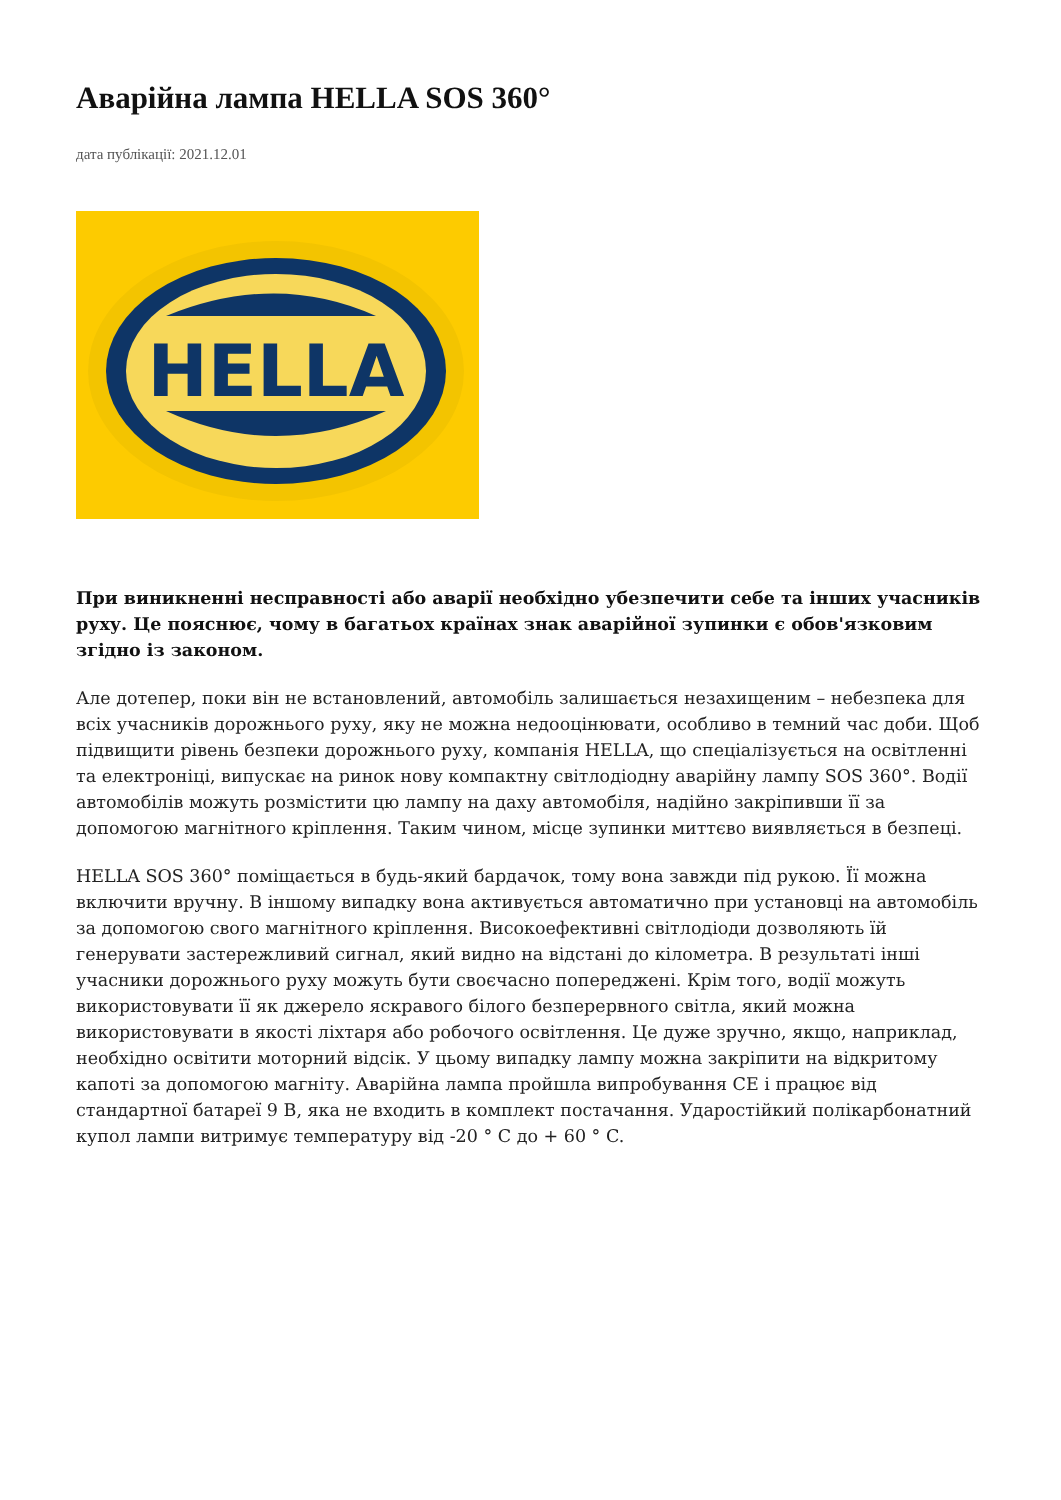Аварійна лампа HELLA SOS 360°
дата публікації: 2021.12.01
HELLA
При виникненні несправності або аварії необхідно убезпечити себе та інших учасників руху. Це пояснює, чому в багатьох країнах знак аварійної зупинки є обов'язковим згідно із законом.
Але дотепер, поки він не встановлений, автомобіль залишається незахищеним – небезпека для всіх учасників дорожнього руху, яку не можна недооцінювати, особливо в темний час доби. Щоб підвищити рівень безпеки дорожнього руху, компанія HELLA, що спеціалізується на освітленні та електроніці, випускає на ринок нову компактну світлодіодну аварійну лампу SOS 360°. Водії автомобілів можуть розмістити цю лампу на даху автомобіля, надійно закріпивши її за допомогою магнітного кріплення. Таким чином, місце зупинки миттєво виявляється в безпеці.
HELLA SOS 360° поміщається в будь-який бардачок, тому вона завжди під рукою. Її можна включити вручну. В іншому випадку вона активується автоматично при установці на автомобіль за допомогою свого магнітного кріплення. Високоефективні світлодіоди дозволяють їй генерувати застережливий сигнал, який видно на відстані до кілометра. В результаті інші учасники дорожнього руху можуть бути своєчасно попереджені. Крім того, водії можуть використовувати її як джерело яскравого білого безперервного світла, який можна використовувати в якості ліхтаря або робочого освітлення. Це дуже зручно, якщо, наприклад, необхідно освітити моторний відсік. У цьому випадку лампу можна закріпити на відкритому капоті за допомогою магніту. Аварійна лампа пройшла випробування CE і працює від стандартної батареї 9 В, яка не входить в комплект постачання. Ударостійкий полікарбонатний купол лампи витримує температуру від -20 ° C до + 60 ° C.